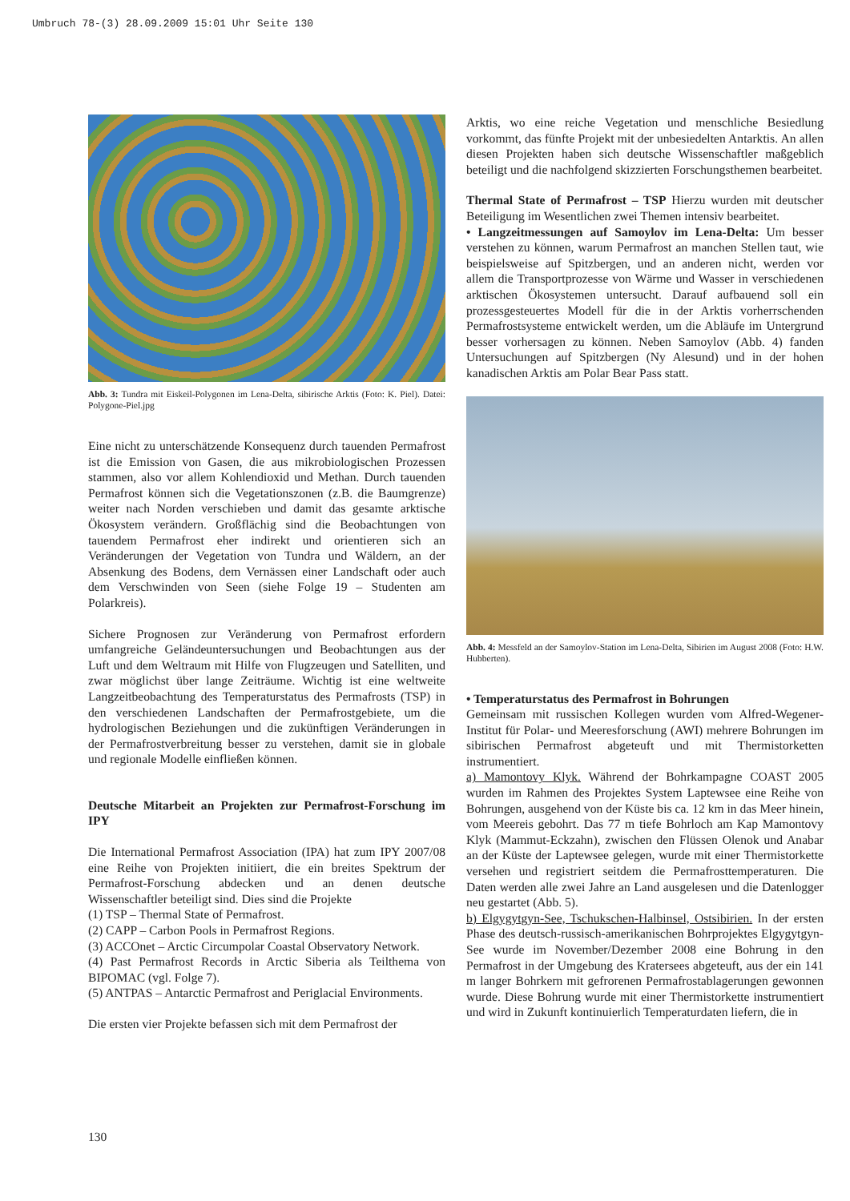Umbruch 78-(3) 28.09.2009 15:01 Uhr Seite 130
Abb. 3: Tundra mit Eiskeil-Polygonen im Lena-Delta, sibirische Arktis (Foto: K. Piel). Datei: Polygone-Piel.jpg
Eine nicht zu unterschätzende Konsequenz durch tauenden Permafrost ist die Emission von Gasen, die aus mikrobiologischen Prozessen stammen, also vor allem Kohlendioxid und Methan. Durch tauenden Permafrost können sich die Vegetationszonen (z.B. die Baumgrenze) weiter nach Norden verschieben und damit das gesamte arktische Ökosystem verändern. Großflächig sind die Beobachtungen von tauendem Permafrost eher indirekt und orientieren sich an Veränderungen der Vegetation von Tundra und Wäldern, an der Absenkung des Bodens, dem Vernässen einer Landschaft oder auch dem Verschwinden von Seen (siehe Folge 19 – Studenten am Polarkreis).
Sichere Prognosen zur Veränderung von Permafrost erfordern umfangreiche Geländeuntersuchungen und Beobachtungen aus der Luft und dem Weltraum mit Hilfe von Flugzeugen und Satelliten, und zwar möglichst über lange Zeiträume. Wichtig ist eine weltweite Langzeitbeobachtung des Temperaturstatus des Permafrosts (TSP) in den verschiedenen Landschaften der Permafrostgebiete, um die hydrologischen Beziehungen und die zukünftigen Veränderungen in der Permafrostverbreitung besser zu verstehen, damit sie in globale und regionale Modelle einfließen können.
Deutsche Mitarbeit an Projekten zur Permafrost-Forschung im IPY
Die International Permafrost Association (IPA) hat zum IPY 2007/08 eine Reihe von Projekten initiiert, die ein breites Spektrum der Permafrost-Forschung abdecken und an denen deutsche Wissenschaftler beteiligt sind. Dies sind die Projekte
(1) TSP – Thermal State of Permafrost.
(2) CAPP – Carbon Pools in Permafrost Regions.
(3) ACCOnet – Arctic Circumpolar Coastal Observatory Network.
(4) Past Permafrost Records in Arctic Siberia als Teilthema von BIPOMAC (vgl. Folge 7).
(5) ANTPAS – Antarctic Permafrost and Periglacial Environments.
Die ersten vier Projekte befassen sich mit dem Permafrost der
Arktis, wo eine reiche Vegetation und menschliche Besiedlung vorkommt, das fünfte Projekt mit der unbesiedelten Antarktis. An allen diesen Projekten haben sich deutsche Wissenschaftler maßgeblich beteiligt und die nachfolgend skizzierten Forschungsthemen bearbeitet.
Thermal State of Permafrost – TSP Hierzu wurden mit deutscher Beteiligung im Wesentlichen zwei Themen intensiv bearbeitet.
• Langzeitmessungen auf Samoylov im Lena-Delta: Um besser verstehen zu können, warum Permafrost an manchen Stellen taut, wie beispielsweise auf Spitzbergen, und an anderen nicht, werden vor allem die Transportprozesse von Wärme und Wasser in verschiedenen arktischen Ökosystemen untersucht. Darauf aufbauend soll ein prozessgesteuertes Modell für die in der Arktis vorherrschenden Permafrostsysteme entwickelt werden, um die Abläufe im Untergrund besser vorhersagen zu können. Neben Samoylov (Abb. 4) fanden Untersuchungen auf Spitzbergen (Ny Alesund) und in der hohen kanadischen Arktis am Polar Bear Pass statt.
Abb. 4: Messfeld an der Samoylov-Station im Lena-Delta, Sibirien im August 2008 (Foto: H.W. Hubberten).
• Temperaturstatus des Permafrost in Bohrungen
Gemeinsam mit russischen Kollegen wurden vom Alfred-Wegener-Institut für Polar- und Meeresforschung (AWI) mehrere Bohrungen im sibirischen Permafrost abgeteuft und mit Thermistorketten instrumentiert.
a) Mamontovy Klyk. Während der Bohrkampagne COAST 2005 wurden im Rahmen des Projektes System Laptewsee eine Reihe von Bohrungen, ausgehend von der Küste bis ca. 12 km in das Meer hinein, vom Meereis gebohrt. Das 77 m tiefe Bohrloch am Kap Mamontovy Klyk (Mammut-Eckzahn), zwischen den Flüssen Olenok und Anabar an der Küste der Laptewsee gelegen, wurde mit einer Thermistorkette versehen und registriert seitdem die Permafrosttemperaturen. Die Daten werden alle zwei Jahre an Land ausgelesen und die Datenlogger neu gestartet (Abb. 5).
b) Elgygytgyn-See, Tschukschen-Halbinsel, Ostsibirien. In der ersten Phase des deutsch-russisch-amerikanischen Bohrprojektes Elgygytgyn-See wurde im November/Dezember 2008 eine Bohrung in den Permafrost in der Umgebung des Kratersees abgeteuft, aus der ein 141 m langer Bohrkern mit gefrorenen Permafrostablagerungen gewonnen wurde. Diese Bohrung wurde mit einer Thermistorkette instrumentiert und wird in Zukunft kontinuierlich Temperaturdaten liefern, die in
130